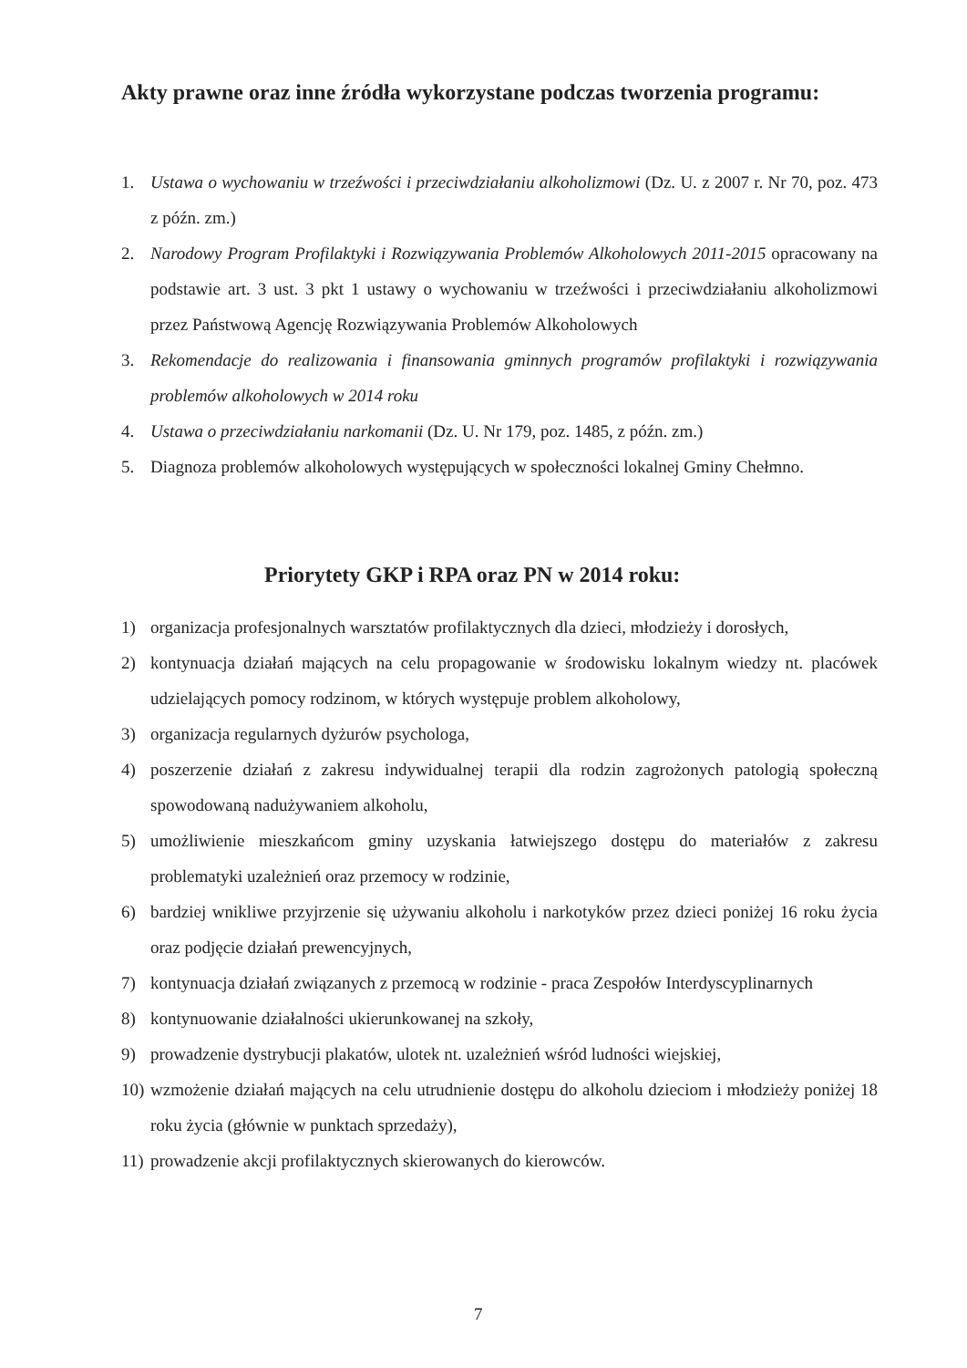Akty prawne oraz inne źródła wykorzystane podczas tworzenia programu:
1. Ustawa o wychowaniu w trzeźwości i przeciwdziałaniu alkoholizmowi (Dz. U. z 2007 r. Nr 70, poz. 473 z późn. zm.)
2. Narodowy Program Profilaktyki i Rozwiązywania Problemów Alkoholowych 2011-2015 opracowany na podstawie art. 3 ust. 3 pkt 1 ustawy o wychowaniu w trzeźwości i przeciwdziałaniu alkoholizmowi przez Państwową Agencję Rozwiązywania Problemów Alkoholowych
3. Rekomendacje do realizowania i finansowania gminnych programów profilaktyki i rozwiązywania problemów alkoholowych w 2014 roku
4. Ustawa o przeciwdziałaniu narkomanii (Dz. U. Nr 179, poz. 1485, z późn. zm.)
5. Diagnoza problemów alkoholowych występujących w społeczności lokalnej Gminy Chełmno.
Priorytety GKP i RPA oraz PN w 2014 roku:
1) organizacja profesjonalnych warsztatów profilaktycznych dla dzieci, młodzieży i dorosłych,
2) kontynuacja działań mających na celu propagowanie w środowisku lokalnym wiedzy nt. placówek udzielających pomocy rodzinom, w których występuje problem alkoholowy,
3) organizacja regularnych dyżurów psychologa,
4) poszerzenie działań z zakresu indywidualnej terapii dla rodzin zagrożonych patologią społeczną spowodowaną nadużywaniem alkoholu,
5) umożliwienie mieszkańcom gminy uzyskania łatwiejszego dostępu do materiałów z zakresu problematyki uzależnień oraz przemocy w rodzinie,
6) bardziej wnikliwe przyjrzenie się używaniu alkoholu i narkotyków przez dzieci poniżej 16 roku życia oraz podjęcie działań prewencyjnych,
7) kontynuacja działań związanych z przemocą w rodzinie - praca Zespołów Interdyscyplinarnych
8) kontynuowanie działalności ukierunkowanej na szkoły,
9) prowadzenie dystrybucji plakatów, ulotek nt. uzależnień wśród ludności wiejskiej,
10) wzmożenie działań mających na celu utrudnienie dostępu do alkoholu dzieciom i młodzieży poniżej 18 roku życia (głównie w punktach sprzedaży),
11) prowadzenie akcji profilaktycznych skierowanych do kierowców.
7